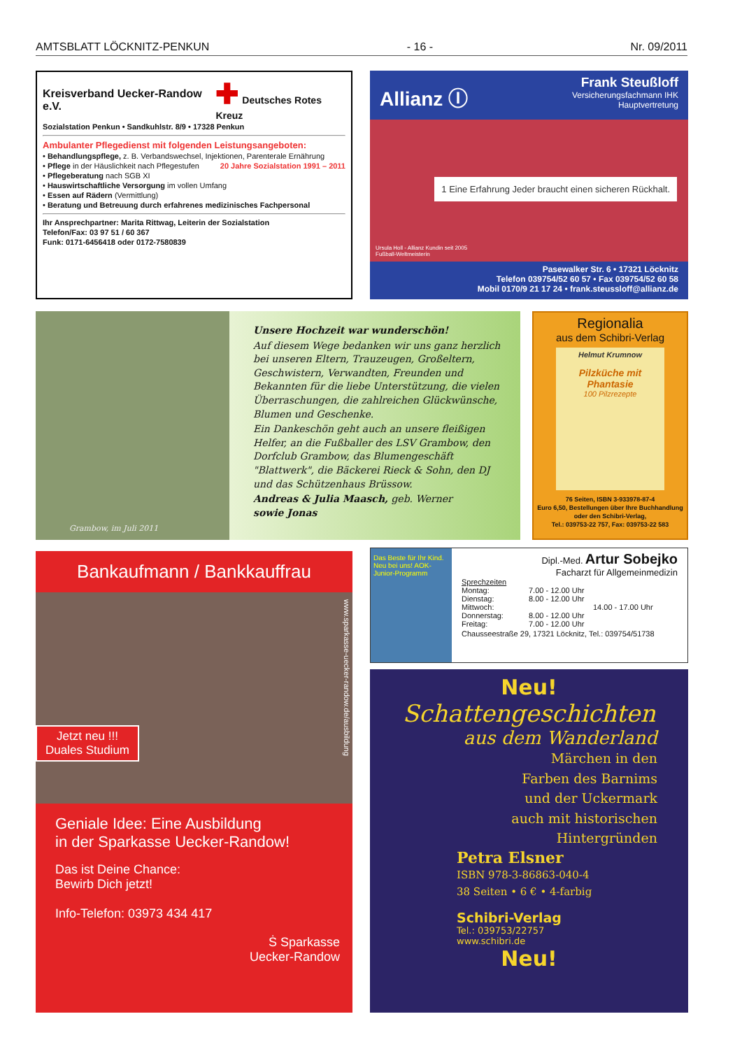AMTSBLATT LÖCKNITZ-PENKUN - 16 - Nr. 09/2011
Kreisverband Uecker-Randow e.V. ✚ Deutsches Rotes Kreuz
Sozialstation Penkun • Sandkuhlstr. 8/9 • 17328 Penkun
Ambulanter Pflegedienst mit folgenden Leistungsangeboten:
• Behandlungspflege, z. B. Verbandswechsel, Injektionen, Parenterale Ernährung
• Pflege in der Häuslichkeit nach Pflegestufen 20 Jahre Sozialstation 1991 – 2011
• Pflegeberatung nach SGB XI
• Hauswirtschaftliche Versorgung im vollen Umfang
• Essen auf Rädern (Vermittlung)
• Beratung und Betreuung durch erfahrenes medizinisches Fachpersonal
Ihr Ansprechpartner: Marita Rittwag, Leiterin der Sozialstation
Telefon/Fax: 03 97 51 / 60 367
Funk: 0171-6456418 oder 0172-7580839
Allianz Ⓘ
Frank Steußloff
Versicherungsfachmann IHK
Hauptvertretung
1 Eine Erfahrung Jeder braucht einen sicheren Rückhalt.
Ursula Holl - Allianz Kundin seit 2005
Fußball-Weltmeisterin
Pasewalker Str. 6 • 17321 Löcknitz
Telefon 039754/52 60 57 • Fax 039754/52 60 58
Mobil 0170/9 21 17 24 • frank.steussloff@allianz.de
Unsere Hochzeit war wunderschön!
Auf diesem Wege bedanken wir uns ganz herzlich bei unseren Eltern, Trauzeugen, Großeltern, Geschwistern, Verwandten, Freunden und Bekannten für die liebe Unterstützung, die vielen Überraschungen, die zahlreichen Glückwünsche, Blumen und Geschenke.
Ein Dankeschön geht auch an unsere fleißigen Helfer, an die Fußballer des LSV Grambow, den Dorfclub Grambow, das Blumengeschäft "Blattwerk", die Bäckerei Rieck & Sohn, den DJ und das Schützenhaus Brüssow.
Andreas & Julia Maasch, geb. Werner
sowie Jonas
Grambow, im Juli 2011
Regionalia
aus dem Schibri-Verlag
Helmut Krumnow
Pilzküche mit Phantasie
100 Pilzrezepte
76 Seiten, ISBN 3-933978-87-4
Euro 6,50, Bestellungen über Ihre Buchhandlung oder den Schibri-Verlag,
Tel.: 039753-22 757, Fax: 039753-22 583
Bankaufmann / Bankkauffrau
Jetzt neu !!!
Duales Studium
www.sparkasse-uecker-randow.de/ausbildung
Geniale Idee: Eine Ausbildung
in der Sparkasse Uecker-Randow!
Das ist Deine Chance:
Bewirb Dich jetzt!
Info-Telefon: 03973 434 417
Ṡ Sparkasse
Uecker-Randow
Das Beste für Ihr Kind. Neu bei uns! AOK-Junior-Programm
Dipl.-Med. Artur Sobejko
Facharzt für Allgemeinmedizin
Sprechzeiten
Montag: 7.00 - 12.00 Uhr Dienstag: 8.00 - 12.00 Uhr Mittwoch: 14.00 - 17.00 Uhr Donnerstag: 8.00 - 12.00 Uhr Freitag: 7.00 - 12.00 Uhr
Chausseestraße 29, 17321 Löcknitz, Tel.: 039754/51738
Neu!
Schattengeschichten
aus dem Wanderland
Märchen in den
Farben des Barnims
und der Uckermark
auch mit historischen
Hintergründen
Petra Elsner
ISBN 978-3-86863-040-4
38 Seiten • 6 € • 4-farbig
Schibri-Verlag
Tel.: 039753/22757
www.schibri.de
Neu!